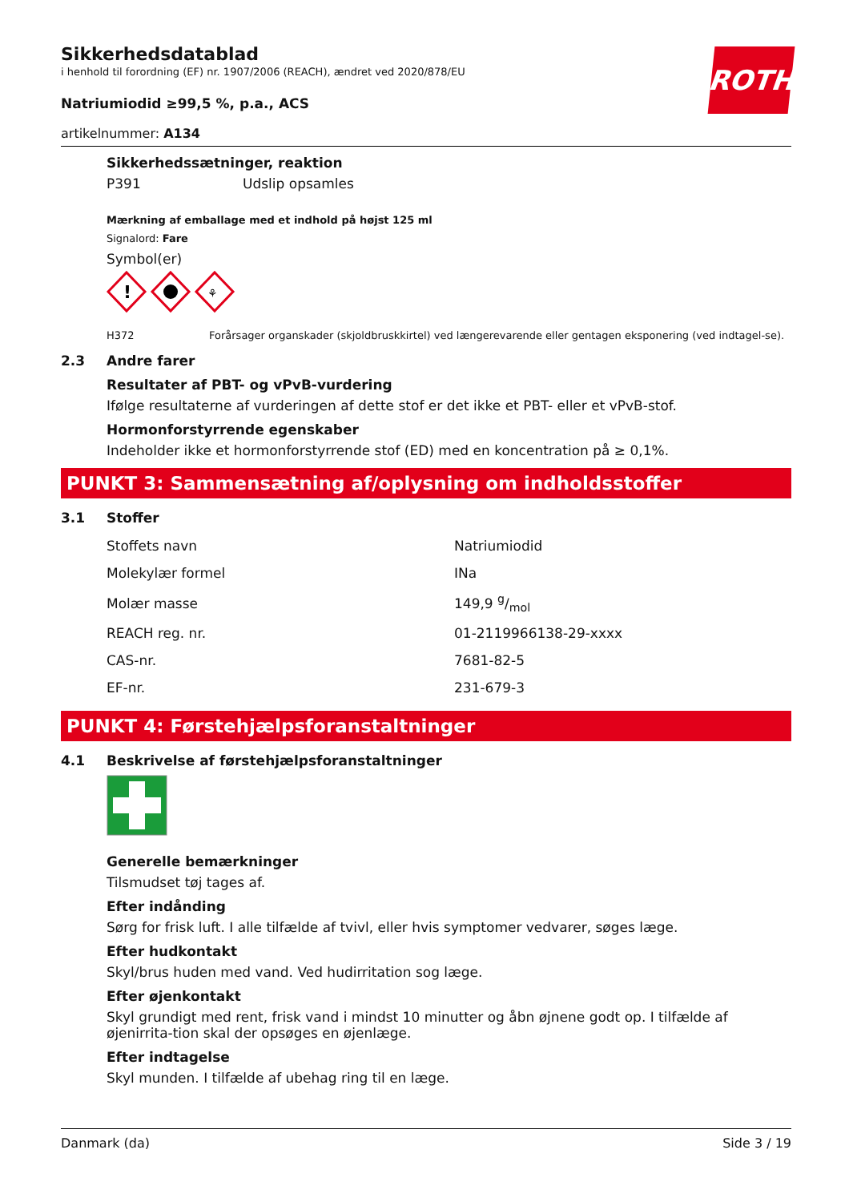ROTH
Sikkerhedsdatablad
i henhold til forordning (EF) nr. 1907/2006 (REACH), ændret ved 2020/878/EU
Natriumiodid ≥99,5 %, p.a., ACS
artikelnummer: A134
Sikkerhedssætninger, reaktion
P391 Udslip opsamles
Mærkning af emballage med et indhold på højst 125 ml
Signalord: Fare
Symbol(er)
!
⚘
H372 Forårsager organskader (skjoldbruskkirtel) ved længerevarende eller gentagen eksponering (ved indtagel-se).
2.3 Andre farer
Resultater af PBT- og vPvB-vurdering
Ifølge resultaterne af vurderingen af dette stof er det ikke et PBT- eller et vPvB-stof.
Hormonforstyrrende egenskaber
Indeholder ikke et hormonforstyrrende stof (ED) med en koncentration på ≥ 0,1%.
PUNKT 3: Sammensætning af/oplysning om indholdsstoffer
3.1 Stoffer
| Stoffets navn | Natriumiodid |
| Molekylær formel | INa |
| Molær masse | 149,9 g/mol |
| REACH reg. nr. | 01-2119966138-29-xxxx |
| CAS-nr. | 7681-82-5 |
| EF-nr. | 231-679-3 |
PUNKT 4: Førstehjælpsforanstaltninger
4.1 Beskrivelse af førstehjælpsforanstaltninger
Generelle bemærkninger
Tilsmudset tøj tages af.
Efter indånding
Sørg for frisk luft. I alle tilfælde af tvivl, eller hvis symptomer vedvarer, søges læge.
Efter hudkontakt
Skyl/brus huden med vand. Ved hudirritation sog læge.
Efter øjenkontakt
Skyl grundigt med rent, frisk vand i mindst 10 minutter og åbn øjnene godt op. I tilfælde af øjenirrita-tion skal der opsøges en øjenlæge.
Efter indtagelse
Skyl munden. I tilfælde af ubehag ring til en læge.
Danmark (da) Side 3 / 19